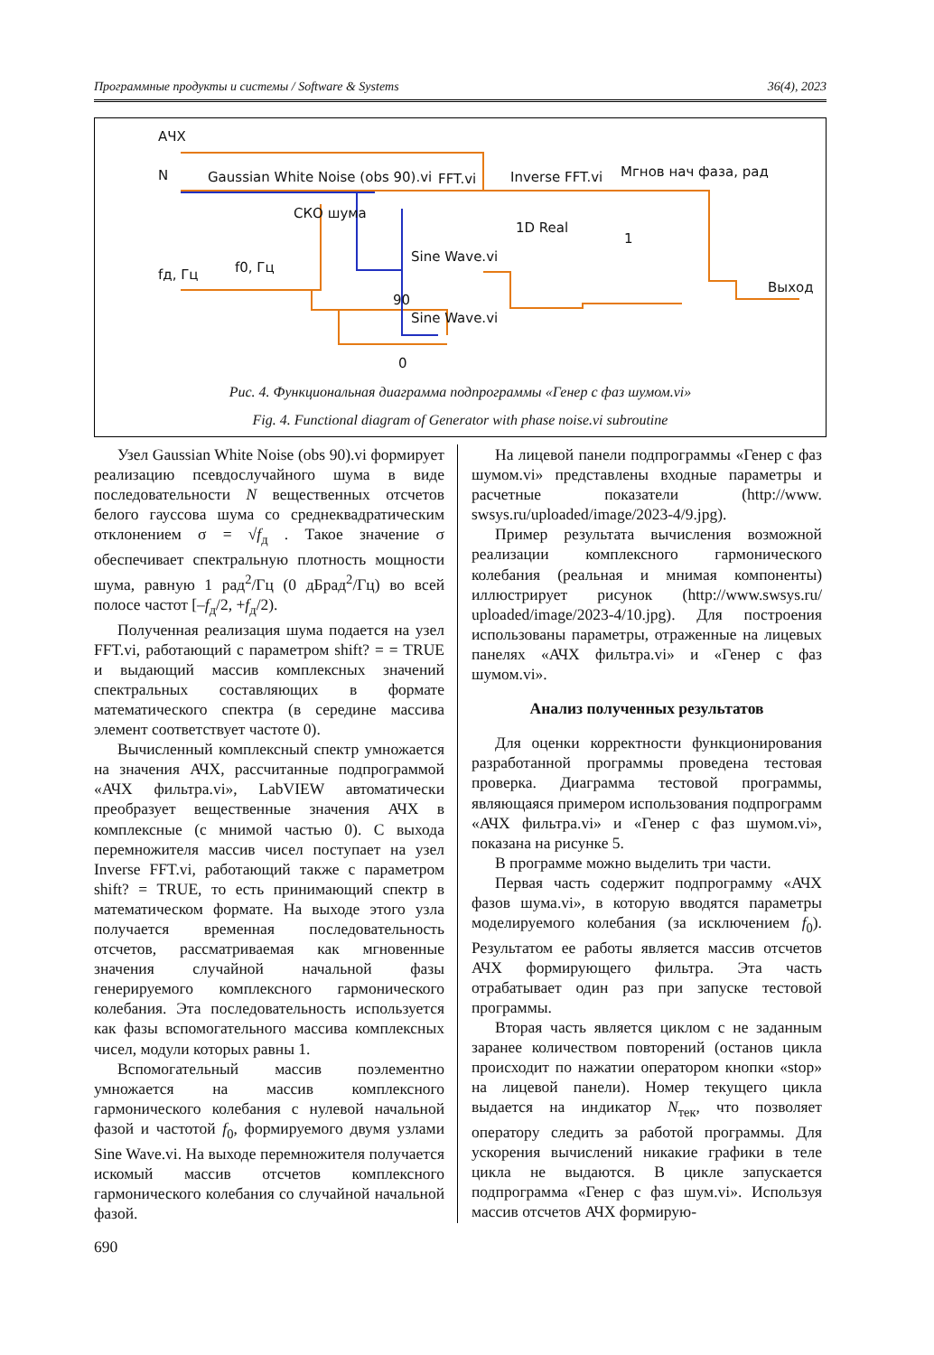Программные продукты и системы / Software & Systems 36(4), 2023
АЧХ
N
Gaussian White Noise (obs 90).vi
FFT.vi
Inverse FFT.vi
Мгнов нач фаза, рад
СКО шума
1D Real
1
f0, Гц
fд, Гц
Sine Wave.vi
90
Выход
Sine Wave.vi
0
Рис. 4. Функциональная диаграмма подпрограммы «Генер с фаз шумом.vi»
Fig. 4. Functional diagram of Generator with phase noise.vi subroutine
Узел Gaussian White Noise (obs 90).vi формирует реализацию псевдослучайного шума в виде последовательности N вещественных отсчетов белого гауссова шума со среднеквадратическим отклонением σ = √f<sub>д</sub> . Такое значение σ обеспечивает спектральную плотность мощности шума, равную 1 рад<sup>2</sup>/Гц (0 дБрад<sup>2</sup>/Гц) во всей полосе частот [–f<sub>д</sub>/2, +f<sub>д</sub>/2).
Полученная реализация шума подается на узел FFT.vi, работающий с параметром shift? = = TRUE и выдающий массив комплексных значений спектральных составляющих в формате математического спектра (в середине массива элемент соответствует частоте 0).
Вычисленный комплексный спектр умножается на значения АЧХ, рассчитанные подпрограммой «АЧХ фильтра.vi», LabVIEW автоматически преобразует вещественные значения АЧХ в комплексные (с мнимой частью 0). С выхода перемножителя массив чисел поступает на узел Inverse FFT.vi, работающий также с параметром shift? = TRUE, то есть принимающий спектр в математическом формате. На выходе этого узла получается временная последовательность отсчетов, рассматриваемая как мгновенные значения случайной начальной фазы генерируемого комплексного гармонического колебания. Эта последовательность используется как фазы вспомогательного массива комплексных чисел, модули которых равны 1.
Вспомогательный массив поэлементно умножается на массив комплексного гармонического колебания с нулевой начальной фазой и частотой f<sub>0</sub>, формируемого двумя узлами Sine Wave.vi. На выходе перемножителя получается искомый массив отсчетов комплексного гармонического колебания со случайной начальной фазой.
На лицевой панели подпрограммы «Генер с фаз шумом.vi» представлены входные параметры и расчетные показатели (http://www. swsys.ru/uploaded/image/2023-4/9.jpg).
Пример результата вычисления возможной реализации комплексного гармонического колебания (реальная и мнимая компоненты) иллюстрирует рисунок (http://www.swsys.ru/ uploaded/image/2023-4/10.jpg). Для построения использованы параметры, отраженные на лицевых панелях «АЧХ фильтра.vi» и «Генер с фаз шумом.vi».
Анализ полученных результатов
Для оценки корректности функционирования разработанной программы проведена тестовая проверка. Диаграмма тестовой программы, являющаяся примером использования подпрограмм «АЧХ фильтра.vi» и «Генер с фаз шумом.vi», показана на рисунке 5.
В программе можно выделить три части.
Первая часть содержит подпрограмму «АЧХ фазов шума.vi», в которую вводятся параметры моделируемого колебания (за исключением f<sub>0</sub>). Результатом ее работы является массив отсчетов АЧХ формирующего фильтра. Эта часть отрабатывает один раз при запуске тестовой программы.
Вторая часть является циклом с не заданным заранее количеством повторений (останов цикла происходит по нажатии оператором кнопки «stop» на лицевой панели). Номер текущего цикла выдается на индикатор N<sub>тек</sub>, что позволяет оператору следить за работой программы. Для ускорения вычислений никакие графики в теле цикла не выдаются. В цикле запускается подпрограмма «Генер с фаз шум.vi». Используя массив отсчетов АЧХ формирую-
690